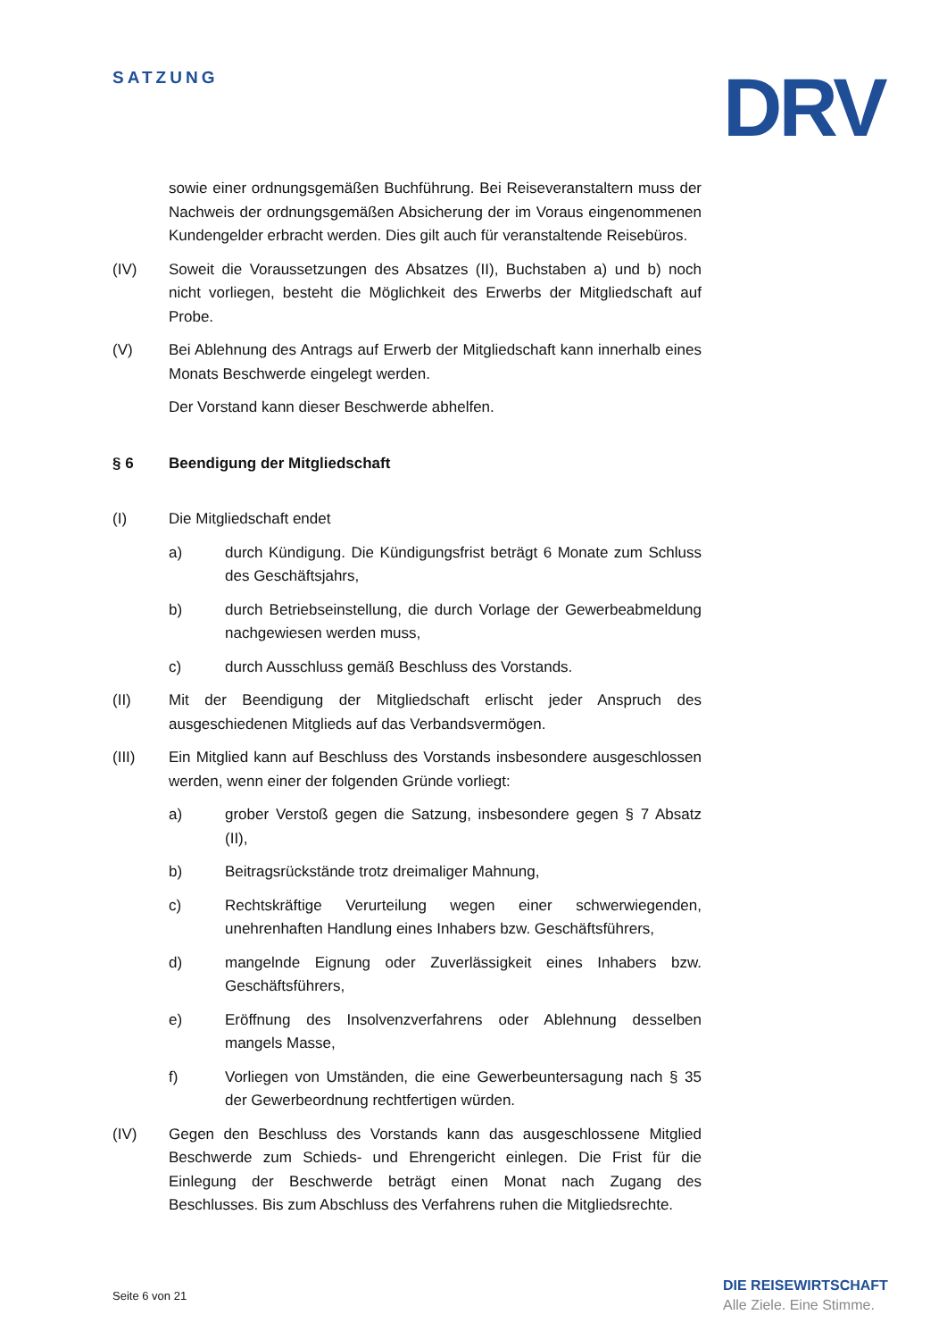SATZUNG DRV
sowie einer ordnungsgemäßen Buchführung. Bei Reiseveranstaltern muss der Nachweis der ordnungsgemäßen Absicherung der im Voraus eingenommenen Kundengelder erbracht werden. Dies gilt auch für veranstaltende Reisebüros.
(IV) Soweit die Voraussetzungen des Absatzes (II), Buchstaben a) und b) noch nicht vorliegen, besteht die Möglichkeit des Erwerbs der Mitgliedschaft auf Probe.
(V) Bei Ablehnung des Antrags auf Erwerb der Mitgliedschaft kann innerhalb eines Monats Beschwerde eingelegt werden.
Der Vorstand kann dieser Beschwerde abhelfen.
§ 6 Beendigung der Mitgliedschaft
(I) Die Mitgliedschaft endet
a) durch Kündigung. Die Kündigungsfrist beträgt 6 Monate zum Schluss des Geschäftsjahrs,
b) durch Betriebseinstellung, die durch Vorlage der Gewerbe­abmeldung nachgewiesen werden muss,
c) durch Ausschluss gemäß Beschluss des Vorstands.
(II) Mit der Beendigung der Mitgliedschaft erlischt jeder Anspruch des ausgeschiedenen Mitglieds auf das Verbandsvermögen.
(III) Ein Mitglied kann auf Beschluss des Vorstands insbesondere ausgeschlossen werden, wenn einer der folgenden Gründe vorliegt:
a) grober Verstoß gegen die Satzung, insbesondere gegen § 7 Absatz (II),
b) Beitragsrückstände trotz dreimaliger Mahnung,
c) Rechtskräftige Verurteilung wegen einer schwerwiegenden, unehrenhaften Handlung eines Inhabers bzw. Geschäftsführers,
d) mangelnde Eignung oder Zuverlässigkeit eines Inhabers bzw. Geschäftsführers,
e) Eröffnung des Insolvenzverfahrens oder Ablehnung desselben mangels Masse,
f) Vorliegen von Umständen, die eine Gewerbeuntersagung nach § 35 der Gewerbeordnung rechtfertigen würden.
(IV) Gegen den Beschluss des Vorstands kann das ausgeschlossene Mitglied Beschwerde zum Schieds- und Ehrengericht einlegen. Die Frist für die Einlegung der Beschwerde beträgt einen Monat nach Zugang des Beschlusses. Bis zum Abschluss des Verfahrens ruhen die Mitgliedsrechte.
Seite 6 von 21
DIE REISEWIRTSCHAFT
Alle Ziele. Eine Stimme.